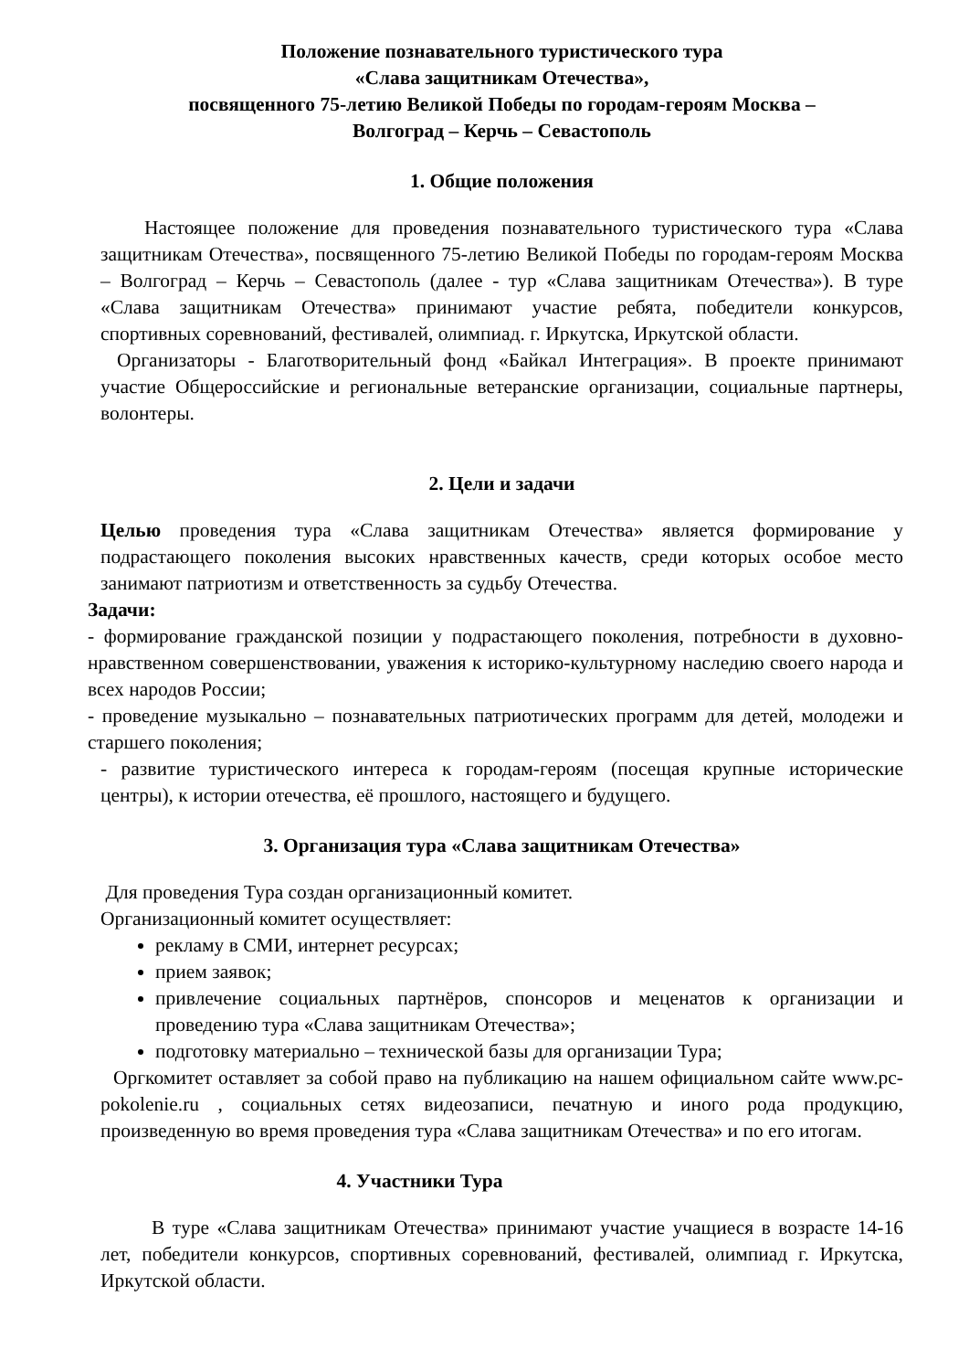Положение познавательного туристического тура
«Слава защитникам Отечества»,
посвященного 75-летию Великой Победы по городам-героям Москва –
Волгоград – Керчь – Севастополь
1. Общие положения
Настоящее положение для проведения познавательного туристического тура «Слава защитникам Отечества», посвященного 75-летию Великой Победы по городам-героям Москва – Волгоград – Керчь – Севастополь (далее - тур «Слава защитникам Отечества»). В туре «Слава защитникам Отечества» принимают участие ребята, победители конкурсов, спортивных соревнований, фестивалей, олимпиад. г. Иркутска, Иркутской области.
Организаторы - Благотворительный фонд «Байкал Интеграция». В проекте принимают участие Общероссийские и региональные ветеранские организации, социальные партнеры, волонтеры.
2. Цели и задачи
Целью проведения тура «Слава защитникам Отечества» является формирование у подрастающего поколения высоких нравственных качеств, среди которых особое место занимают патриотизм и ответственность за судьбу Отечества.
Задачи:
- формирование гражданской позиции у подрастающего поколения, потребности в духовно-нравственном совершенствовании, уважения к историко-культурному наследию своего народа и всех народов России;
- проведение музыкально – познавательных патриотических программ для детей, молодежи и старшего поколения;
- развитие туристического интереса к городам-героям (посещая крупные исторические центры), к истории отечества, её прошлого, настоящего и будущего.
3. Организация тура «Слава защитникам Отечества»
Для проведения Тура создан организационный комитет.
Организационный комитет осуществляет:
рекламу в СМИ, интернет ресурсах;
прием заявок;
привлечение социальных партнёров, спонсоров и меценатов к организации и проведению тура «Слава защитникам Отечества»;
подготовку материально – технической базы для организации Тура;
Оргкомитет оставляет за собой право на публикацию на нашем официальном сайте www.pc-pokolenie.ru , социальных сетях видеозаписи, печатную и иного рода продукцию, произведенную во время проведения тура «Слава защитникам Отечества» и по его итогам.
4. Участники Тура
В туре «Слава защитникам Отечества» принимают участие учащиеся в возрасте 14-16 лет, победители конкурсов, спортивных соревнований, фестивалей, олимпиад г. Иркутска, Иркутской области.